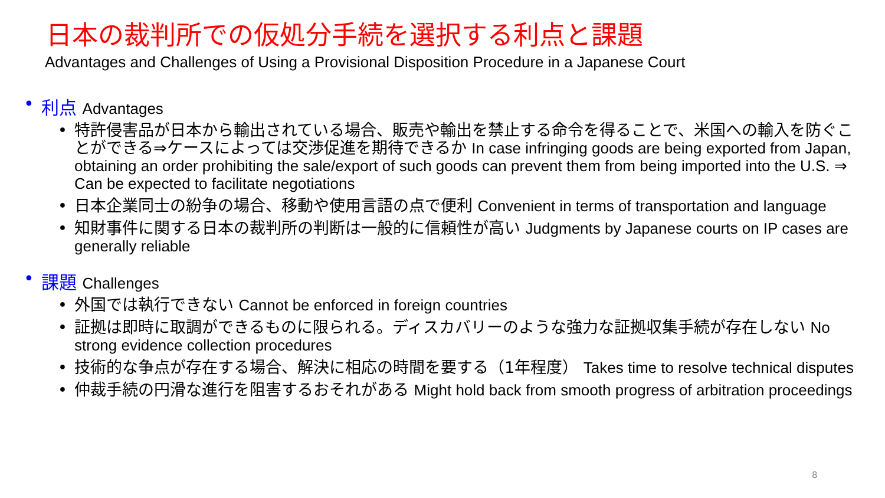日本の裁判所での仮処分手続を選択する利点と課題
Advantages and Challenges of Using a Provisional Disposition Procedure in a Japanese Court
• 利点 Advantages
• 特許侵害品が日本から輸出されている場合、販売や輸出を禁止する命令を得ることで、米国への輸入を防ぐことができる⇒ケースによっては交渉促進を期待できるか In case infringing goods are being exported from Japan, obtaining an order prohibiting the sale/export of such goods can prevent them from being imported into the U.S. ⇒ Can be expected to facilitate negotiations
• 日本企業同士の紛争の場合、移動や使用言語の点で便利 Convenient in terms of transportation and language
• 知財事件に関する日本の裁判所の判断は一般的に信頼性が高い Judgments by Japanese courts on IP cases are generally reliable
• 課題 Challenges
• 外国では執行できない Cannot be enforced in foreign countries
• 証拠は即時に取調ができるものに限られる。ディスカバリーのような強力な証拠収集手続が存在しない No strong evidence collection procedures
• 技術的な争点が存在する場合、解決に相応の時間を要する（1年程度） Takes time to resolve technical disputes
• 仲裁手続の円滑な進行を阻害するおそれがある Might hold back from smooth progress of arbitration proceedings
8